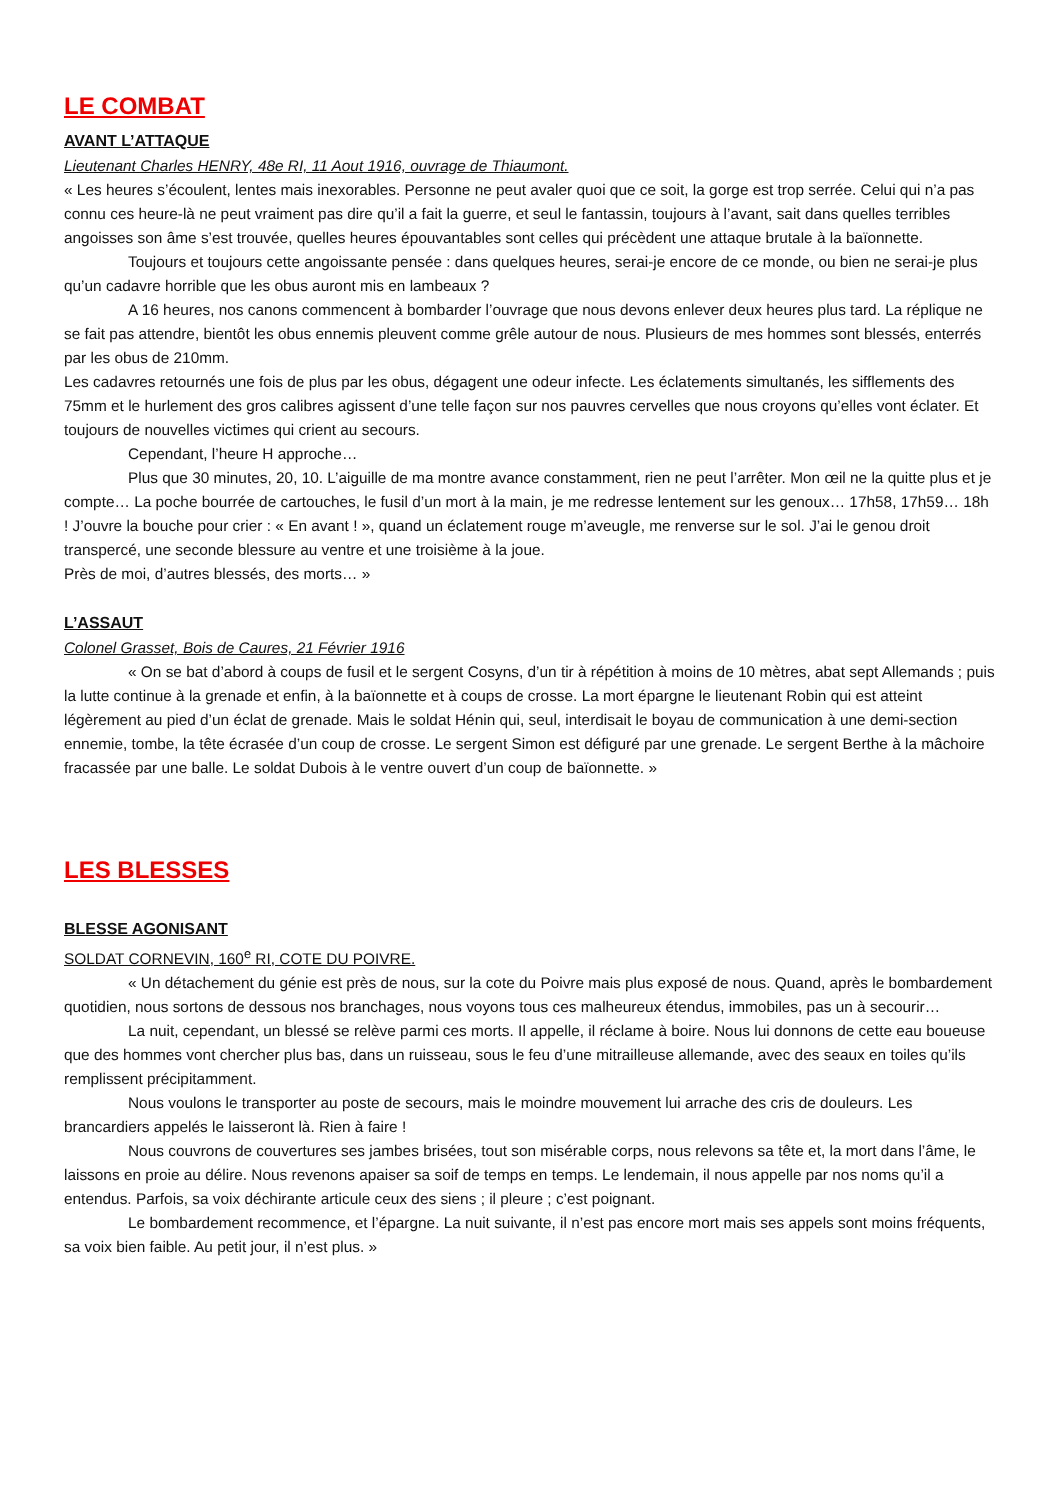LE COMBAT
AVANT L’ATTAQUE
Lieutenant Charles HENRY, 48e RI, 11 Aout 1916, ouvrage de Thiaumont.
« Les heures s’écoulent, lentes mais inexorables. Personne ne peut avaler quoi que ce soit, la gorge est trop serrée. Celui qui n’a pas connu ces heure-là ne peut vraiment pas dire qu’il a fait la guerre, et seul le fantassin, toujours à l’avant, sait dans quelles terribles angoisses son âme s’est trouvée, quelles heures épouvantables sont celles qui précèdent une attaque brutale à la baïonnette.
Toujours et toujours cette angoissante pensée : dans quelques heures, serai-je encore de ce monde, ou bien ne serai-je plus qu’un cadavre horrible que les obus auront mis en lambeaux ?
A 16 heures, nos canons commencent à bombarder l’ouvrage que nous devons enlever deux heures plus tard. La réplique ne se fait pas attendre, bientôt les obus ennemis pleuvent comme grêle autour de nous. Plusieurs de mes hommes sont blessés, enterrés par les obus de 210mm.
Les cadavres retournés une fois de plus par les obus, dégagent une odeur infecte. Les éclatements simultanés, les sifflements des 75mm et le hurlement des gros calibres agissent d’une telle façon sur nos pauvres cervelles que nous croyons qu’elles vont éclater. Et toujours de nouvelles victimes qui crient au secours.
Cependant, l’heure H approche…
Plus que 30 minutes, 20, 10. L’aiguille de ma montre avance constamment, rien ne peut l’arrêter. Mon œil ne la quitte plus et je compte… La poche bourrée de cartouches, le fusil d’un mort à la main, je me redresse lentement sur les genoux… 17h58, 17h59… 18h ! J’ouvre la bouche pour crier : « En avant ! », quand un éclatement rouge m’aveugle, me renverse sur le sol. J’ai le genou droit transpercé, une seconde blessure au ventre et une troisième à la joue.
Près de moi, d’autres blessés, des morts… »
L’ASSAUT
Colonel Grasset, Bois de Caures, 21 Février 1916
« On se bat d’abord à coups de fusil et le sergent Cosyns, d’un tir à répétition à moins de 10 mètres, abat sept Allemands ; puis la lutte continue à la grenade et enfin, à la baïonnette et à coups de crosse. La mort épargne le lieutenant Robin qui est atteint légèrement au pied d’un éclat de grenade. Mais le soldat Hénin qui, seul, interdisait le boyau de communication à une demi-section ennemie, tombe, la tête écrasée d’un coup de crosse. Le sergent Simon est défiguré par une grenade. Le sergent Berthe à la mâchoire fracassée par une balle. Le soldat Dubois à le ventre ouvert d’un coup de baïonnette. »
LES BLESSES
BLESSE AGONISANT
SOLDAT CORNEVIN, 160<sup>e</sup> RI, COTE DU POIVRE.
« Un détachement du génie est près de nous, sur la cote du Poivre mais plus exposé de nous. Quand, après le bombardement quotidien, nous sortons de dessous nos branchages, nous voyons tous ces malheureux étendus, immobiles, pas un à secourir…
La nuit, cependant, un blessé se relève parmi ces morts. Il appelle, il réclame à boire. Nous lui donnons de cette eau boueuse que des hommes vont chercher plus bas, dans un ruisseau, sous le feu d’une mitrailleuse allemande, avec des seaux en toiles qu’ils remplissent précipitamment.
Nous voulons le transporter au poste de secours, mais le moindre mouvement lui arrache des cris de douleurs. Les brancardiers appelés le laisseront là. Rien à faire !
Nous couvrons de couvertures ses jambes brisées, tout son misérable corps, nous relevons sa tête et, la mort dans l’âme, le laissons en proie au délire. Nous revenons apaiser sa soif de temps en temps. Le lendemain, il nous appelle par nos noms qu’il a entendus. Parfois, sa voix déchirante articule ceux des siens ; il pleure ; c’est poignant.
Le bombardement recommence, et l’épargne. La nuit suivante, il n’est pas encore mort mais ses appels sont moins fréquents, sa voix bien faible. Au petit jour, il n’est plus. »